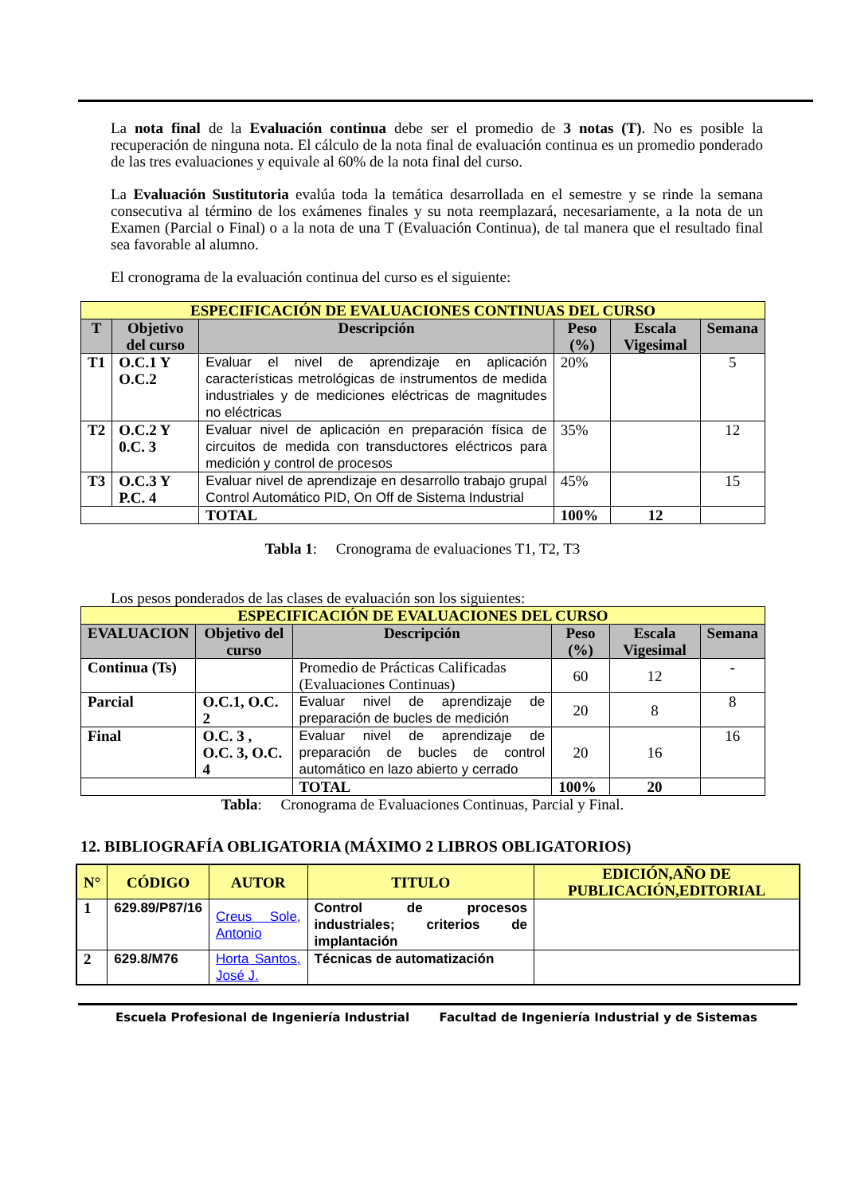La nota final de la Evaluación continua debe ser el promedio de 3 notas (T). No es posible la recuperación de ninguna nota. El cálculo de la nota final de evaluación continua es un promedio ponderado de las tres evaluaciones y equivale al 60% de la nota final del curso.
La Evaluación Sustitutoria evalúa toda la temática desarrollada en el semestre y se rinde la semana consecutiva al término de los exámenes finales y su nota reemplazará, necesariamente, a la nota de un Examen (Parcial o Final) o a la nota de una T (Evaluación Continua), de tal manera que el resultado final sea favorable al alumno.
El cronograma de la evaluación continua del curso es el siguiente:
| ESPECIFICACIÓN DE EVALUACIONES CONTINUAS DEL CURSO | | | | | |
| T | Objetivo del curso | Descripción | Peso (%) | Escala Vigesimal | Semana |
| T1 | O.C.1 Y O.C.2 | Evaluar el nivel de aprendizaje en aplicación características metrológicas de instrumentos de medida industriales y de mediciones eléctricas de magnitudes no eléctricas | 20% | | 5 |
| T2 | O.C.2 Y 0.C. 3 | Evaluar nivel de aplicación en preparación física de circuitos de medida con transductores eléctricos para medición y control de procesos | 35% | | 12 |
| T3 | O.C.3 Y P.C. 4 | Evaluar nivel de aprendizaje en desarrollo trabajo grupal Control Automático PID, On Off de Sistema Industrial | 45% | | 15 |
| | | TOTAL | 100% | 12 | |
Tabla 1: Cronograma de evaluaciones T1, T2, T3
Los pesos ponderados de las clases de evaluación son los siguientes:
| ESPECIFICACIÓN DE EVALUACIONES DEL CURSO | | | | | |
| EVALUACION | Objetivo del curso | Descripción | Peso (%) | Escala Vigesimal | Semana |
| Continua (Ts) | | Promedio de Prácticas Calificadas (Evaluaciones Continuas) | 60 | 12 | - |
| Parcial | O.C.1, O.C. 2 | Evaluar nivel de aprendizaje de preparación de bucles de medición | 20 | 8 | 8 |
| Final | O.C. 3 , O.C. 3, O.C. 4 | Evaluar nivel de aprendizaje de preparación de bucles de control automático en lazo abierto y cerrado | 20 | 16 | 16 |
| | | TOTAL | 100% | 20 | |
Tabla: Cronograma de Evaluaciones Continuas, Parcial y Final.
12. BIBLIOGRAFÍA OBLIGATORIA (MÁXIMO 2 LIBROS OBLIGATORIOS)
| N° | CÓDIGO | AUTOR | TITULO | EDICIÓN,AÑO DE PUBLICACIÓN,EDITORIAL |
| 1 | 629.89/P87/16 | Creus Sole, Antonio | Control de procesos industriales; criterios de implantación | |
| 2 | 629.8/M76 | Horta Santos, José J. | Técnicas de automatización | |
Escuela Profesional de Ingeniería Industrial Facultad de Ingeniería Industrial y de Sistemas